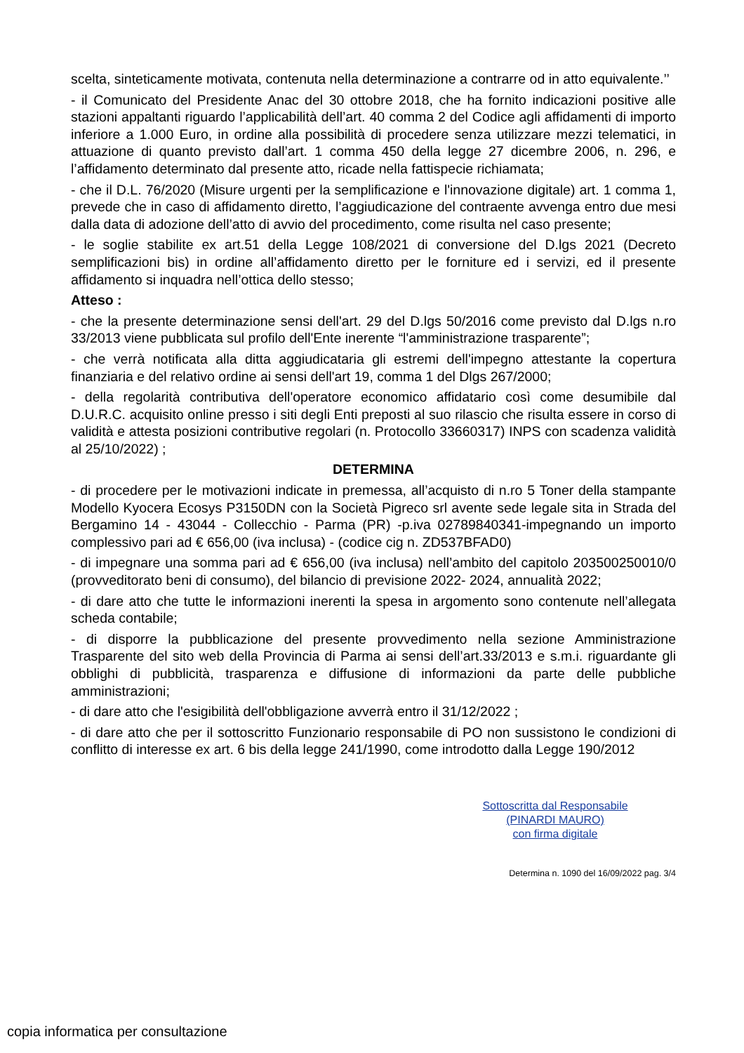scelta, sinteticamente motivata, contenuta nella determinazione a contrarre od in atto equivalente.’’
- il Comunicato del Presidente Anac del 30 ottobre 2018, che ha fornito indicazioni positive alle stazioni appaltanti riguardo l’applicabilità dell’art. 40 comma 2 del Codice agli affidamenti di importo inferiore a 1.000 Euro, in ordine alla possibilità di procedere senza utilizzare mezzi telematici, in attuazione di quanto previsto dall’art. 1 comma 450 della legge 27 dicembre 2006, n. 296, e l’affidamento determinato dal presente atto, ricade nella fattispecie richiamata;
- che il D.L. 76/2020 (Misure urgenti per la semplificazione e l'innovazione digitale) art. 1 comma 1, prevede che in caso di affidamento diretto, l’aggiudicazione del contraente avvenga entro due mesi dalla data di adozione dell’atto di avvio del procedimento, come risulta nel caso presente;
- le soglie stabilite ex art.51 della Legge 108/2021 di conversione del D.lgs 2021 (Decreto semplificazioni bis) in ordine all’affidamento diretto per le forniture ed i servizi, ed il presente affidamento si inquadra nell’ottica dello stesso;
Atteso :
- che la presente determinazione sensi dell'art. 29 del D.lgs 50/2016 come previsto dal D.lgs n.ro 33/2013 viene pubblicata sul profilo dell'Ente inerente “l'amministrazione trasparente”;
- che verrà notificata alla ditta aggiudicataria gli estremi dell'impegno attestante la copertura finanziaria e del relativo ordine ai sensi dell'art 19, comma 1 del Dlgs 267/2000;
- della regolarità contributiva dell'operatore economico affidatario così come desumibile dal D.U.R.C. acquisito online presso i siti degli Enti preposti al suo rilascio che risulta essere in corso di validità e attesta posizioni contributive regolari (n. Protocollo 33660317) INPS con scadenza validità al 25/10/2022) ;
DETERMINA
- di procedere per le motivazioni indicate in premessa, all’acquisto di n.ro 5 Toner della stampante Modello Kyocera Ecosys P3150DN con la Società Pigreco srl avente sede legale sita in Strada del Bergamino 14 - 43044 - Collecchio - Parma (PR) -p.iva 02789840341-impegnando un importo complessivo pari ad € 656,00 (iva inclusa) - (codice cig n. ZD537BFAD0)
- di impegnare una somma pari ad € 656,00 (iva inclusa) nell’ambito del capitolo 203500250010/0 (provveditorato beni di consumo), del bilancio di previsione 2022- 2024, annualità 2022;
- di dare atto che tutte le informazioni inerenti la spesa in argomento sono contenute nell’allegata scheda contabile;
- di disporre la pubblicazione del presente provvedimento nella sezione Amministrazione Trasparente del sito web della Provincia di Parma ai sensi dell’art.33/2013 e s.m.i. riguardante gli obblighi di pubblicità, trasparenza e diffusione di informazioni da parte delle pubbliche amministrazioni;
- di dare atto che l'esigibilità dell'obbligazione avverrà entro il 31/12/2022 ;
- di dare atto che per il sottoscritto Funzionario responsabile di PO non sussistono le condizioni di conflitto di interesse ex art. 6 bis della legge 241/1990, come introdotto dalla Legge 190/2012
Sottoscritta dal Responsabile
(PINARDI MAURO)
con firma digitale
Determina n. 1090 del 16/09/2022 pag. 3/4
copia informatica per consultazione